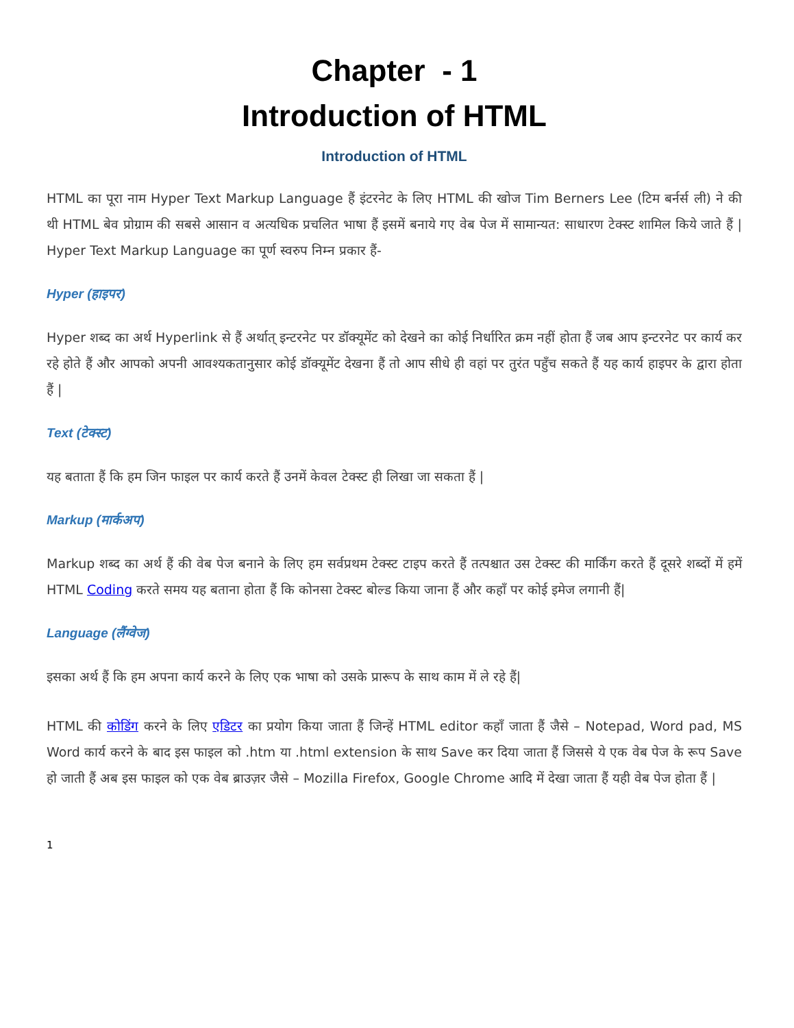Chapter - 1
Introduction of HTML
Introduction of HTML
HTML का पूरा नाम Hyper Text Markup Language हैं इंटरनेट के लिए HTML की खोज Tim Berners Lee (टिम बर्नर्स ली) ने की थी HTML बेव प्रोग्राम की सबसे आसान व अत्यधिक प्रचलित भाषा हैं इसमें बनाये गए वेब पेज में सामान्यत: साधारण टेक्स्ट शामिल किये जाते हैं | Hyper Text Markup Language का पूर्ण स्वरुप निम्न प्रकार हैं-
Hyper (हाइपर)
Hyper शब्द का अर्थ Hyperlink से हैं अर्थात् इन्टरनेट पर डॉक्यूमेंट को देखने का कोई निर्धारित क्रम नहीं होता हैं जब आप इन्टरनेट पर कार्य कर रहे होते हैं और आपको अपनी आवश्यकतानुसार कोई डॉक्यूमेंट देखना हैं तो आप सीधे ही वहां पर तुरंत पहुँच सकते हैं यह कार्य हाइपर के द्वारा होता हैं |
Text (टेक्स्ट)
यह बताता हैं कि हम जिन फाइल पर कार्य करते हैं उनमें केवल टेक्स्ट ही लिखा जा सकता हैं |
Markup (मार्कअप)
Markup शब्द का अर्थ हैं की वेब पेज बनाने के लिए हम सर्वप्रथम टेक्स्ट टाइप करते हैं तत्पश्चात उस टेक्स्ट की मार्किंग करते हैं दूसरे शब्दों में हमें HTML Coding करते समय यह बताना होता हैं कि कोनसा टेक्स्ट बोल्ड किया जाना हैं और कहाँ पर कोई इमेज लगानी हैं|
Language (लैंग्वेज)
इसका अर्थ हैं कि हम अपना कार्य करने के लिए एक भाषा को उसके प्रारूप के साथ काम में ले रहे हैं|
HTML की कोडिंग करने के लिए एडिटर का प्रयोग किया जाता हैं जिन्हें HTML editor कहाँ जाता हैं जैसे – Notepad, Word pad, MS Word कार्य करने के बाद इस फाइल को .htm या .html extension के साथ Save कर दिया जाता हैं जिससे ये एक वेब पेज के रूप Save हो जाती हैं अब इस फाइल को एक वेब ब्राउज़र जैसे – Mozilla Firefox, Google Chrome आदि में देखा जाता हैं यही वेब पेज होता हैं |
1